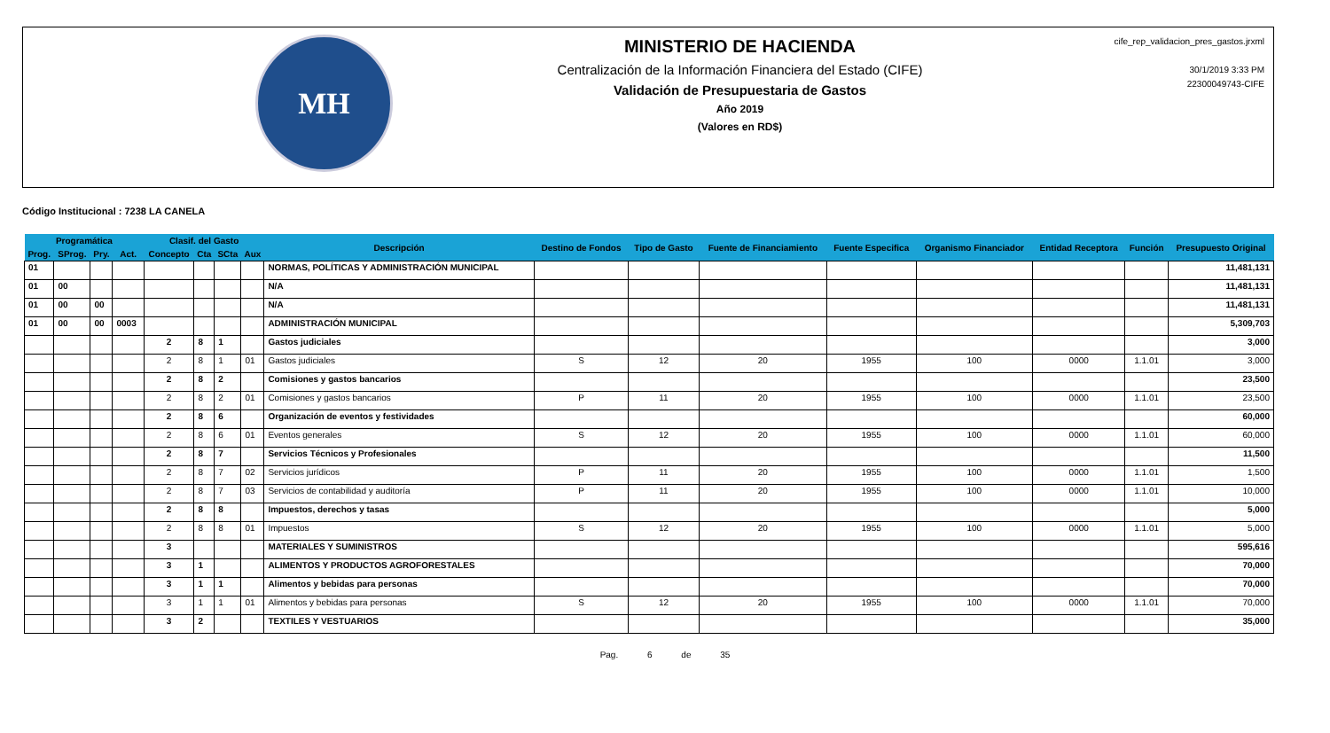MH
MINISTERIO DE HACIENDA
Centralización de la Información Financiera del Estado (CIFE)
Validación de Presupuestaria de Gastos
Año 2019
(Valores en RD$)
cife_rep_validacion_pres_gastos.jrxml
30/1/2019 3:33 PM
22300049743-CIFE
Código Institucional : 7238 LA CANELA
| Programática | | | | Clasif. del Gasto | | | | Descripción | Destino de Fondos | Tipo de Gasto | Fuente de Financiamiento | Fuente Especifica | Organismo Financiador | Entidad Receptora | Función | Presupuesto Original |
| --- | --- | --- | --- | --- | --- | --- | --- | --- | --- | --- | --- | --- | --- | --- | --- | --- |
| Prog. | SProg. | Pry. | Act. | Concepto | Cta | SCta | Aux | | | | | | | | | |
| 01 | | | | | | | | NORMAS, POLÍTICAS Y ADMINISTRACIÓN MUNICIPAL | | | | | | | | 11,481,131 |
| 01 | 00 | | | | | | | N/A | | | | | | | | 11,481,131 |
| 01 | 00 | 00 | | | | | | N/A | | | | | | | | 11,481,131 |
| 01 | 00 | 00 | 0003 | | | | | ADMINISTRACIÓN MUNICIPAL | | | | | | | | 5,309,703 |
| | | | | 2 | 8 | 1 | | Gastos judiciales | | | | | | | | 3,000 |
| | | | | 2 | 8 | 1 | 01 | Gastos judiciales | S | 12 | 20 | 1955 | 100 | 0000 | 1.1.01 | 3,000 |
| | | | | 2 | 8 | 2 | | Comisiones y gastos bancarios | | | | | | | | 23,500 |
| | | | | 2 | 8 | 2 | 01 | Comisiones y gastos bancarios | P | 11 | 20 | 1955 | 100 | 0000 | 1.1.01 | 23,500 |
| | | | | 2 | 8 | 6 | | Organización de eventos y festividades | | | | | | | | 60,000 |
| | | | | 2 | 8 | 6 | 01 | Eventos generales | S | 12 | 20 | 1955 | 100 | 0000 | 1.1.01 | 60,000 |
| | | | | 2 | 8 | 7 | | Servicios Técnicos y Profesionales | | | | | | | | 11,500 |
| | | | | 2 | 8 | 7 | 02 | Servicios jurídicos | P | 11 | 20 | 1955 | 100 | 0000 | 1.1.01 | 1,500 |
| | | | | 2 | 8 | 7 | 03 | Servicios de contabilidad y auditoría | P | 11 | 20 | 1955 | 100 | 0000 | 1.1.01 | 10,000 |
| | | | | 2 | 8 | 8 | | Impuestos, derechos y tasas | | | | | | | | 5,000 |
| | | | | 2 | 8 | 8 | 01 | Impuestos | S | 12 | 20 | 1955 | 100 | 0000 | 1.1.01 | 5,000 |
| | | | | 3 | | | | MATERIALES Y SUMINISTROS | | | | | | | | 595,616 |
| | | | | 3 | 1 | | | ALIMENTOS Y PRODUCTOS AGROFORESTALES | | | | | | | | 70,000 |
| | | | | 3 | 1 | 1 | | Alimentos y bebidas para personas | | | | | | | | 70,000 |
| | | | | 3 | 1 | 1 | 01 | Alimentos y bebidas para personas | S | 12 | 20 | 1955 | 100 | 0000 | 1.1.01 | 70,000 |
| | | | | 3 | 2 | | | TEXTILES Y VESTUARIOS | | | | | | | | 35,000 |
Pag. 6 de 35